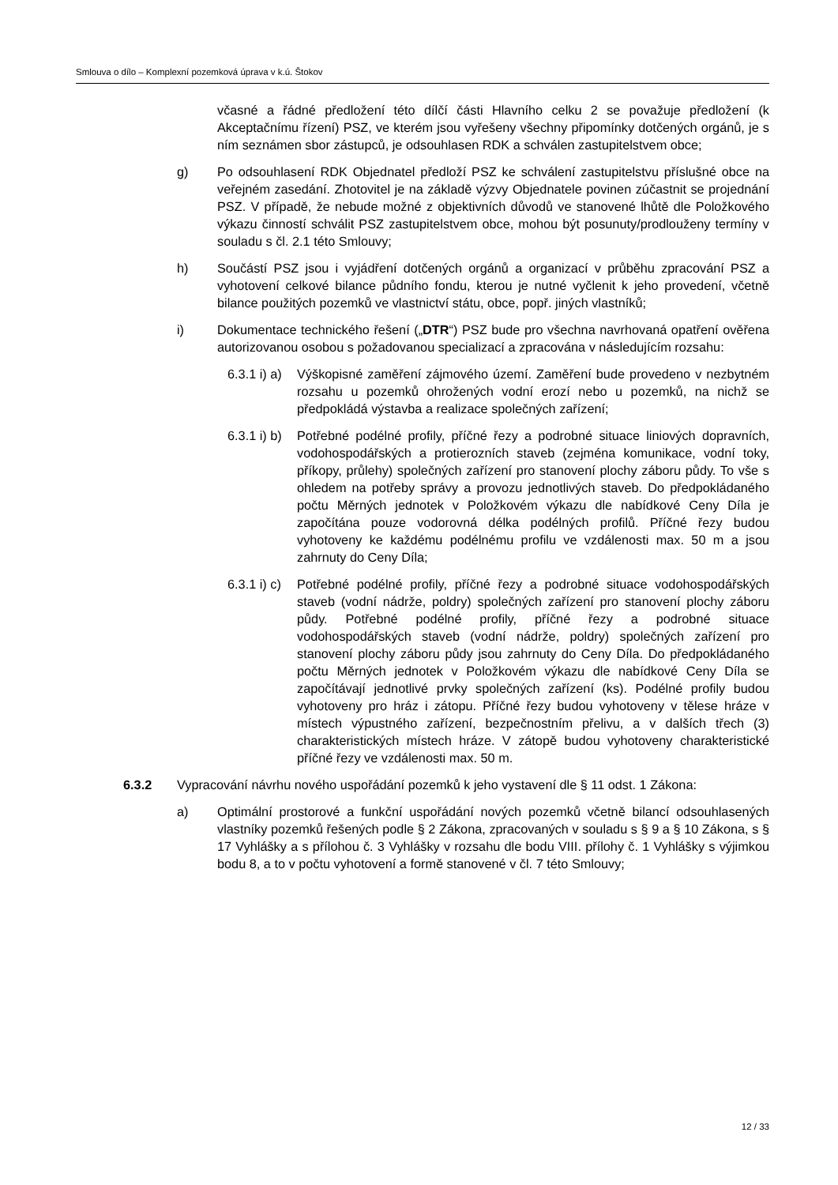Smlouva o dílo – Komplexní pozemková úprava v k.ú. Štokov
včasné a řádné předložení této dílčí části Hlavního celku 2 se považuje předložení (k Akceptačnímu řízení) PSZ, ve kterém jsou vyřešeny všechny připomínky dotčených orgánů, je s ním seznámen sbor zástupců, je odsouhlasen RDK a schválen zastupitelstvem obce;
g) Po odsouhlasení RDK Objednatel předloží PSZ ke schválení zastupitelstvu příslušné obce na veřejném zasedání. Zhotovitel je na základě výzvy Objednatele povinen zúčastnit se projednání PSZ. V případě, že nebude možné z objektivních důvodů ve stanovené lhůtě dle Položkového výkazu činností schválit PSZ zastupitelstvem obce, mohou být posunuty/prodlouženy termíny v souladu s čl. 2.1 této Smlouvy;
h) Součástí PSZ jsou i vyjádření dotčených orgánů a organizací v průběhu zpracování PSZ a vyhotovení celkové bilance půdního fondu, kterou je nutné vyčlenit k jeho provedení, včetně bilance použitých pozemků ve vlastnictví státu, obce, popř. jiných vlastníků;
i) Dokumentace technického řešení („DTR“) PSZ bude pro všechna navrhovaná opatření ověřena autorizovanou osobou s požadovanou specializací a zpracována v následujícím rozsahu:
6.3.1 i) a) Výškopisné zaměření zájmového území. Zaměření bude provedeno v nezbytném rozsahu u pozemků ohrožených vodní erozí nebo u pozemků, na nichž se předpokládá výstavba a realizace společných zařízení;
6.3.1 i) b) Potřebné podélné profily, příčné řezy a podrobné situace liniových dopravních, vodohospodářských a protierozních staveb (zejména komunikace, vodní toky, příkopy, průlehy) společných zařízení pro stanovení plochy záboru půdy. To vše s ohledem na potřeby správy a provozu jednotlivých staveb. Do předpokládaného počtu Měrných jednotek v Položkovém výkazu dle nabídkové Ceny Díla je započítána pouze vodorovná délka podélných profilů. Příčné řezy budou vyhotoveny ke každému podélnému profilu ve vzdálenosti max. 50 m a jsou zahrnuty do Ceny Díla;
6.3.1 i) c) Potřebné podélné profily, příčné řezy a podrobné situace vodohospodářských staveb (vodní nádrže, poldry) společných zařízení pro stanovení plochy záboru půdy. Potřebné podélné profily, příčné řezy a podrobné situace vodohospodářských staveb (vodní nádrže, poldry) společných zařízení pro stanovení plochy záboru půdy jsou zahrnuty do Ceny Díla. Do předpokládaného počtu Měrných jednotek v Položkovém výkazu dle nabídkové Ceny Díla se započítávají jednotlivé prvky společných zařízení (ks). Podélné profily budou vyhotoveny pro hráz i zátopu. Příčné řezy budou vyhotoveny v tělese hráze v místech výpustného zařízení, bezpečnostním přelivu, a v dalších třech (3) charakteristických místech hráze. V zátopě budou vyhotoveny charakteristické příčné řezy ve vzdálenosti max. 50 m.
6.3.2 Vypracování návrhu nového uspořádání pozemků k jeho vystavení dle § 11 odst. 1 Zákona:
a) Optimální prostorové a funkční uspořádání nových pozemků včetně bilancí odsouhlasených vlastníky pozemků řešených podle § 2 Zákona, zpracovaných v souladu s § 9 a § 10 Zákona, s § 17 Vyhlášky a s přílohou č. 3 Vyhlášky v rozsahu dle bodu VIII. přílohy č. 1 Vyhlášky s výjimkou bodu 8, a to v počtu vyhotovení a formě stanovené v čl. 7 této Smlouvy;
12 / 33